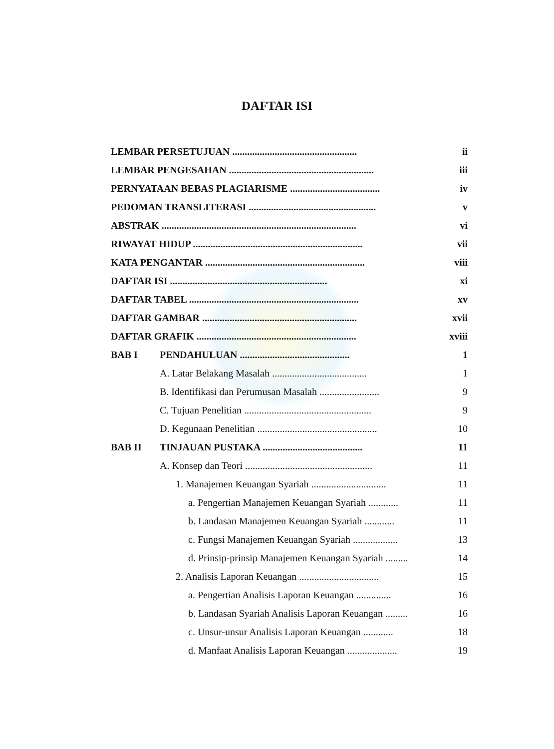DAFTAR ISI
LEMBAR PERSETUJUAN .................................................. ii
LEMBAR PENGESAHAN .......................................................... iii
PERNYATAAN BEBAS PLAGIARISME .................................... iv
PEDOMAN TRANSLITERASI ................................................... v
ABSTRAK .............................................................................. vi
RIWAYAT HIDUP .................................................................... vii
KATA PENGANTAR ................................................................ viii
DAFTAR ISI ............................................................... xi
DAFTAR TABEL .................................................................... xv
DAFTAR GAMBAR .............................................................. xvii
DAFTAR GRAFIK ................................................................ xviii
BAB I PENDAHULUAN ............................................ 1
A. Latar Belakang Masalah ...................................... 1
B. Identifikasi dan Perumusan Masalah ........................ 9
C. Tujuan Penelitian ................................................... 9
D. Kegunaan Penelitian ................................................ 10
BAB II TINJAUAN PUSTAKA ........................................ 11
A. Konsep dan Teori ................................................... 11
1. Manajemen Keuangan Syariah .............................. 11
a. Pengertian Manajemen Keuangan Syariah ............ 11
b. Landasan Manajemen Keuangan Syariah ............ 11
c. Fungsi Manajemen Keuangan Syariah .................. 13
d. Prinsip-prinsip Manajemen Keuangan Syariah ......... 14
2. Analisis Laporan Keuangan ................................ 15
a. Pengertian Analisis Laporan Keuangan .............. 16
b. Landasan Syariah Analisis Laporan Keuangan ......... 16
c. Unsur-unsur Analisis Laporan Keuangan ............ 18
d. Manfaat Analisis Laporan Keuangan .................... 19